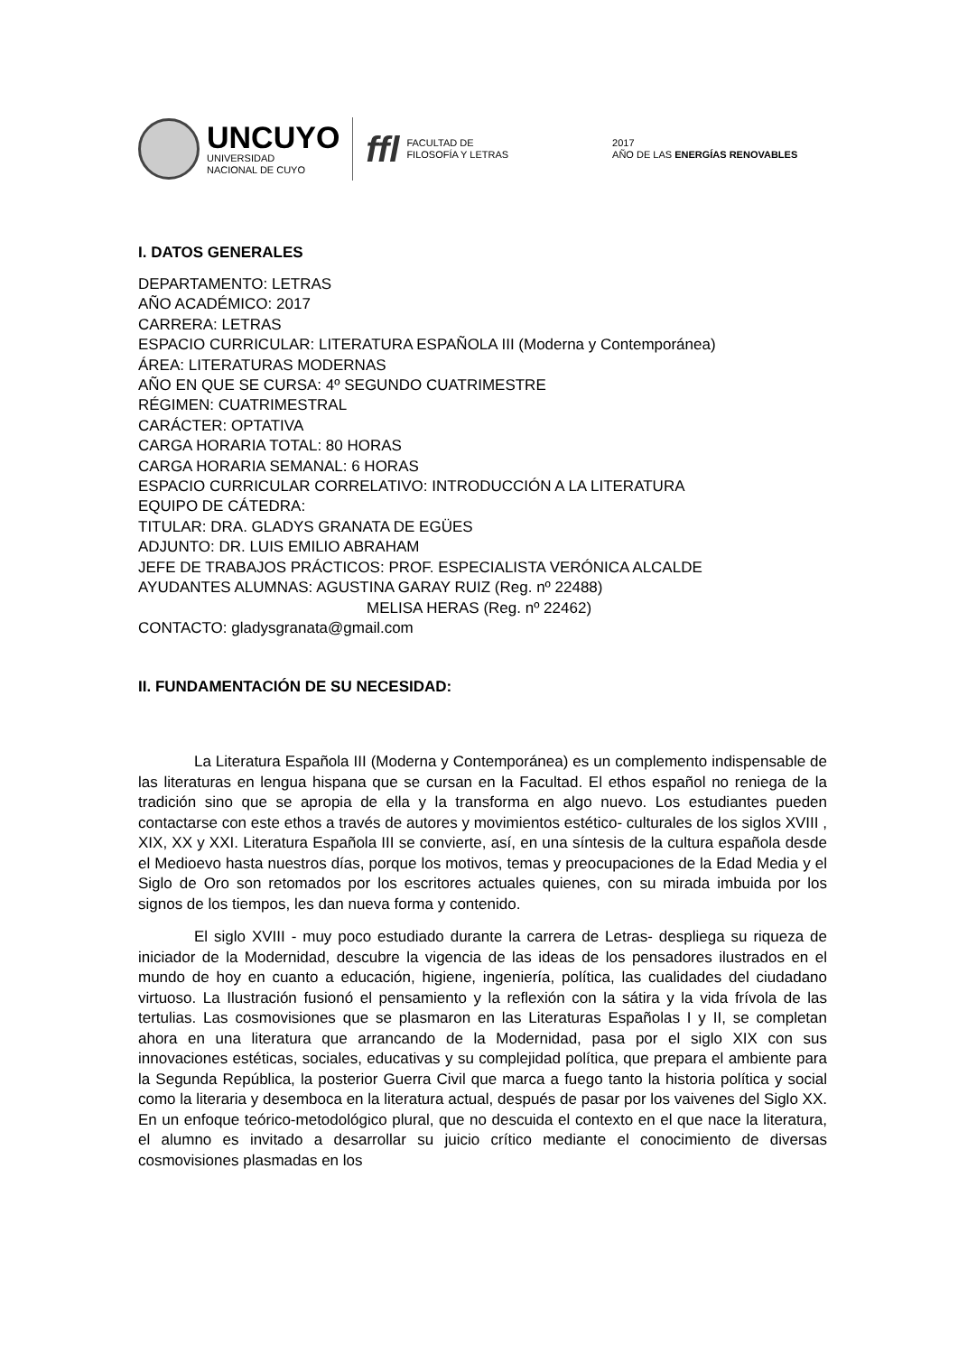UNCUYO
UNIVERSIDAD
NACIONAL DE CUYO
ffl
FACULTAD DE
FILOSOFÍA Y LETRAS
2017
AÑO DE LAS ENERGÍAS RENOVABLES
I. DATOS GENERALES
DEPARTAMENTO: LETRAS
AÑO ACADÉMICO: 2017
CARRERA: LETRAS
ESPACIO CURRICULAR: LITERATURA ESPAÑOLA III (Moderna y Contemporánea)
ÁREA: LITERATURAS MODERNAS
AÑO EN QUE SE CURSA: 4º SEGUNDO CUATRIMESTRE
RÉGIMEN: CUATRIMESTRAL
CARÁCTER: OPTATIVA
CARGA HORARIA TOTAL: 80 HORAS
CARGA HORARIA SEMANAL: 6 HORAS
ESPACIO CURRICULAR CORRELATIVO: INTRODUCCIÓN A LA LITERATURA
EQUIPO DE CÁTEDRA:
TITULAR: DRA. GLADYS GRANATA DE EGÜES
ADJUNTO: DR. LUIS EMILIO ABRAHAM
JEFE DE TRABAJOS PRÁCTICOS: PROF. ESPECIALISTA VERÓNICA ALCALDE
AYUDANTES ALUMNAS: AGUSTINA GARAY RUIZ (Reg. nº 22488)
MELISA HERAS (Reg. nº 22462)
CONTACTO: gladysgranata@gmail.com
II. FUNDAMENTACIÓN DE SU NECESIDAD:
La Literatura Española III (Moderna y Contemporánea) es un complemento indispensable de las literaturas en lengua hispana que se cursan en la Facultad. El ethos español no reniega de la tradición sino que se apropia de ella y la transforma en algo nuevo. Los estudiantes pueden contactarse con este ethos a través de autores y movimientos estético- culturales de los siglos XVIII , XIX, XX y XXI. Literatura Española III se convierte, así, en una síntesis de la cultura española desde el Medioevo hasta nuestros días, porque los motivos, temas y preocupaciones de la Edad Media y el Siglo de Oro son retomados por los escritores actuales quienes, con su mirada imbuida por los signos de los tiempos, les dan nueva forma y contenido.
El siglo XVIII - muy poco estudiado durante la carrera de Letras- despliega su riqueza de iniciador de la Modernidad, descubre la vigencia de las ideas de los pensadores ilustrados en el mundo de hoy en cuanto a educación, higiene, ingeniería, política, las cualidades del ciudadano virtuoso. La Ilustración fusionó el pensamiento y la reflexión con la sátira y la vida frívola de las tertulias. Las cosmovisiones que se plasmaron en las Literaturas Españolas I y II, se completan ahora en una literatura que arrancando de la Modernidad, pasa por el siglo XIX con sus innovaciones estéticas, sociales, educativas y su complejidad política, que prepara el ambiente para la Segunda República, la posterior Guerra Civil que marca a fuego tanto la historia política y social como la literaria y desemboca en la literatura actual, después de pasar por los vaivenes del Siglo XX. En un enfoque teórico-metodológico plural, que no descuida el contexto en el que nace la literatura, el alumno es invitado a desarrollar su juicio crítico mediante el conocimiento de diversas cosmovisiones plasmadas en los